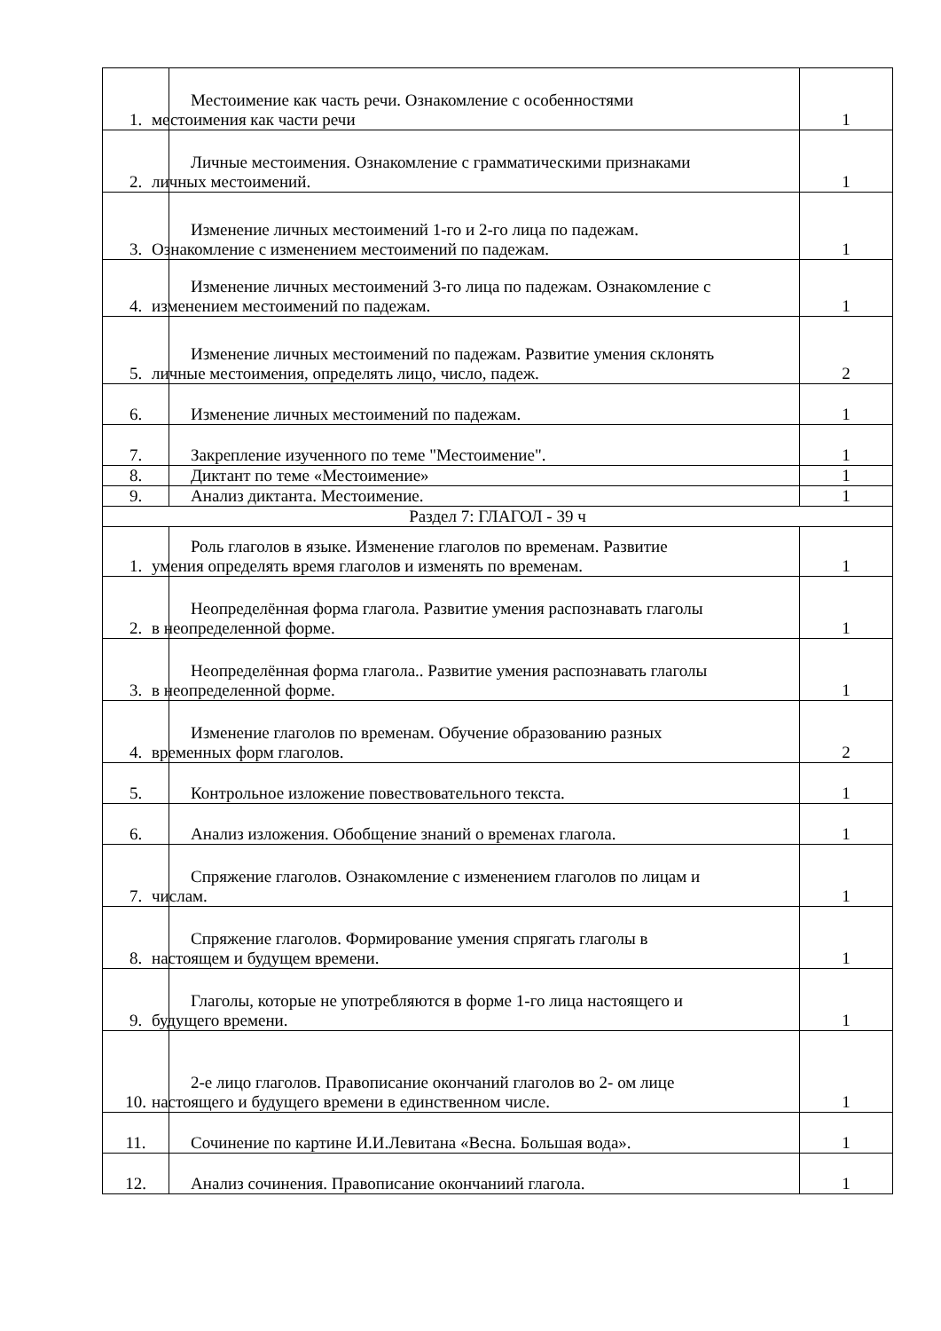| 1. | Местоимение как часть речи. Ознакомление с особенностями местоимения как части речи | 1 |
| 2. | Личные местоимения. Ознакомление с грамматическими признаками личных местоимений. | 1 |
| 3. | Изменение личных местоимений 1-го и 2-го лица по падежам. Ознакомление с изменением местоимений по падежам. | 1 |
| 4. | Изменение личных местоимений 3-го лица по падежам. Ознакомление с изменением местоимений по падежам. | 1 |
| 5. | Изменение личных местоимений по падежам. Развитие умения склонять личные местоимения, определять лицо, число, падеж. | 2 |
| 6. | Изменение личных местоимений по падежам. | 1 |
| 7. | Закрепление изученного по теме "Местоимение". | 1 |
| 8. | Диктант по теме «Местоимение» | 1 |
| 9. | Анализ диктанта. Местоимение. | 1 |
| Раздел 7: ГЛАГОЛ - 39 ч | | |
| 1. | Роль глаголов в языке. Изменение глаголов по временам. Развитие умения определять время глаголов и изменять по временам. | 1 |
| 2. | Неопределённая форма глагола. Развитие умения распознавать глаголы в неопределенной форме. | 1 |
| 3. | Неопределённая форма глагола.. Развитие умения распознавать глаголы в неопределенной форме. | 1 |
| 4. | Изменение глаголов по временам. Обучение образованию разных временных форм глаголов. | 2 |
| 5. | Контрольное изложение повествовательного текста. | 1 |
| 6. | Анализ изложения. Обобщение знаний о временах глагола. | 1 |
| 7. | Спряжение глаголов. Ознакомление с изменением глаголов по лицам и числам. | 1 |
| 8. | Спряжение глаголов. Формирование умения спрягать глаголы в настоящем и будущем времени. | 1 |
| 9. | Глаголы, которые не употребляются в форме 1-го лица настоящего и будущего времени. | 1 |
| 10. | 2-е лицо глаголов. Правописание окончаний глаголов во 2- ом лице настоящего и будущего времени в единственном числе. | 1 |
| 11. | Сочинение по картине И.И.Левитана «Весна. Большая вода». | 1 |
| 12. | Анализ сочинения. Правописание окончаниий глагола. | 1 |